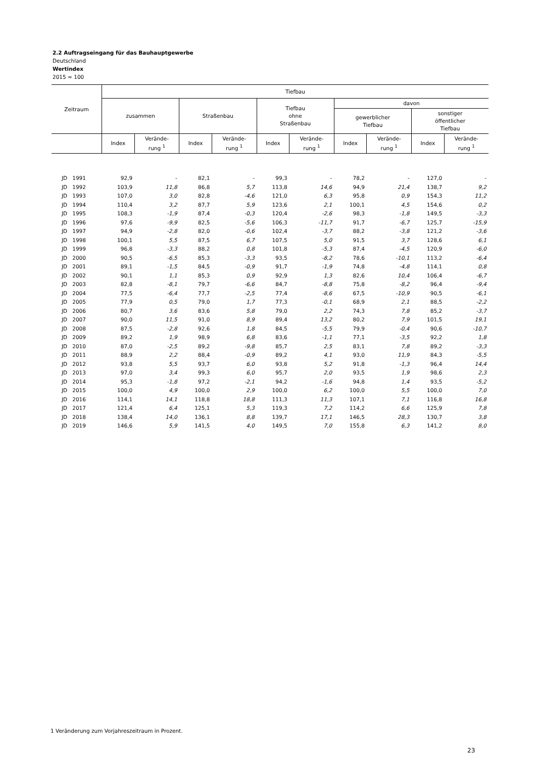2.2 Auftragseingang für das Bauhauptgewerbe
Deutschland
Wertindex
2015 = 100
| Zeitraum | Tiefbau | | | | | | | | | |
| --- | --- | --- | --- | --- | --- | --- | --- | --- | --- | --- |
| | zusammen | | Straßenbau | | Tiefbau ohne Straßenbau | | davon | | | |
| | | | | | | | gewerblicher Tiefbau | | sonstiger öffentlicher Tiefbau | |
| | Index | Verände- rung <sup>1</sup> | Index | Verände- rung <sup>1</sup> | Index | Verände- rung <sup>1</sup> | Index | Verände- rung <sup>1</sup> | Index | Verände- rung <sup>1</sup> |
| JD 1991 | 92,9 | - | 82,1 | - | 99,3 | - | 78,2 | - | 127,0 | - |
| JD 1992 | 103,9 | 11,8 | 86,8 | 5,7 | 113,8 | 14,6 | 94,9 | 21,4 | 138,7 | 9,2 |
| JD 1993 | 107,0 | 3,0 | 82,8 | -4,6 | 121,0 | 6,3 | 95,8 | 0,9 | 154,3 | 11,2 |
| JD 1994 | 110,4 | 3,2 | 87,7 | 5,9 | 123,6 | 2,1 | 100,1 | 4,5 | 154,6 | 0,2 |
| JD 1995 | 108,3 | -1,9 | 87,4 | -0,3 | 120,4 | -2,6 | 98,3 | -1,8 | 149,5 | -3,3 |
| JD 1996 | 97,6 | -9,9 | 82,5 | -5,6 | 106,3 | -11,7 | 91,7 | -6,7 | 125,7 | -15,9 |
| JD 1997 | 94,9 | -2,8 | 82,0 | -0,6 | 102,4 | -3,7 | 88,2 | -3,8 | 121,2 | -3,6 |
| JD 1998 | 100,1 | 5,5 | 87,5 | 6,7 | 107,5 | 5,0 | 91,5 | 3,7 | 128,6 | 6,1 |
| JD 1999 | 96,8 | -3,3 | 88,2 | 0,8 | 101,8 | -5,3 | 87,4 | -4,5 | 120,9 | -6,0 |
| JD 2000 | 90,5 | -6,5 | 85,3 | -3,3 | 93,5 | -8,2 | 78,6 | -10,1 | 113,2 | -6,4 |
| JD 2001 | 89,1 | -1,5 | 84,5 | -0,9 | 91,7 | -1,9 | 74,8 | -4,8 | 114,1 | 0,8 |
| JD 2002 | 90,1 | 1,1 | 85,3 | 0,9 | 92,9 | 1,3 | 82,6 | 10,4 | 106,4 | -6,7 |
| JD 2003 | 82,8 | -8,1 | 79,7 | -6,6 | 84,7 | -8,8 | 75,8 | -8,2 | 96,4 | -9,4 |
| JD 2004 | 77,5 | -6,4 | 77,7 | -2,5 | 77,4 | -8,6 | 67,5 | -10,9 | 90,5 | -6,1 |
| JD 2005 | 77,9 | 0,5 | 79,0 | 1,7 | 77,3 | -0,1 | 68,9 | 2,1 | 88,5 | -2,2 |
| JD 2006 | 80,7 | 3,6 | 83,6 | 5,8 | 79,0 | 2,2 | 74,3 | 7,8 | 85,2 | -3,7 |
| JD 2007 | 90,0 | 11,5 | 91,0 | 8,9 | 89,4 | 13,2 | 80,2 | 7,9 | 101,5 | 19,1 |
| JD 2008 | 87,5 | -2,8 | 92,6 | 1,8 | 84,5 | -5,5 | 79,9 | -0,4 | 90,6 | -10,7 |
| JD 2009 | 89,2 | 1,9 | 98,9 | 6,8 | 83,6 | -1,1 | 77,1 | -3,5 | 92,2 | 1,8 |
| JD 2010 | 87,0 | -2,5 | 89,2 | -9,8 | 85,7 | 2,5 | 83,1 | 7,8 | 89,2 | -3,3 |
| JD 2011 | 88,9 | 2,2 | 88,4 | -0,9 | 89,2 | 4,1 | 93,0 | 11,9 | 84,3 | -5,5 |
| JD 2012 | 93,8 | 5,5 | 93,7 | 6,0 | 93,8 | 5,2 | 91,8 | -1,3 | 96,4 | 14,4 |
| JD 2013 | 97,0 | 3,4 | 99,3 | 6,0 | 95,7 | 2,0 | 93,5 | 1,9 | 98,6 | 2,3 |
| JD 2014 | 95,3 | -1,8 | 97,2 | -2,1 | 94,2 | -1,6 | 94,8 | 1,4 | 93,5 | -5,2 |
| JD 2015 | 100,0 | 4,9 | 100,0 | 2,9 | 100,0 | 6,2 | 100,0 | 5,5 | 100,0 | 7,0 |
| JD 2016 | 114,1 | 14,1 | 118,8 | 18,8 | 111,3 | 11,3 | 107,1 | 7,1 | 116,8 | 16,8 |
| JD 2017 | 121,4 | 6,4 | 125,1 | 5,3 | 119,3 | 7,2 | 114,2 | 6,6 | 125,9 | 7,8 |
| JD 2018 | 138,4 | 14,0 | 136,1 | 8,8 | 139,7 | 17,1 | 146,5 | 28,3 | 130,7 | 3,8 |
| JD 2019 | 146,6 | 5,9 | 141,5 | 4,0 | 149,5 | 7,0 | 155,8 | 6,3 | 141,2 | 8,0 |
1 Veränderung zum Vorjahreszeitraum in Prozent.
23